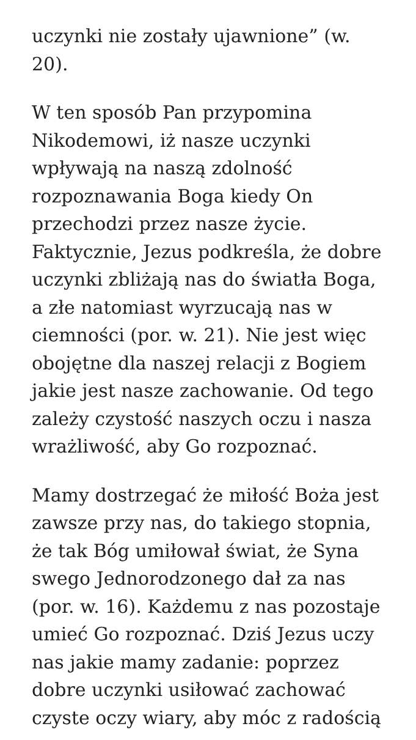uczynki nie zostały ujawnione” (w.
20).
W ten sposób Pan przypomina
Nikodemowi, iż nasze uczynki
wpływają na naszą zdolność
rozpoznawania Boga kiedy On
przechodzi przez nasze życie.
Faktycznie, Jezus podkreśla, że dobre
uczynki zbliżają nas do światła Boga,
a złe natomiast wyrzucają nas w
ciemności (por. w. 21). Nie jest więc
obojętne dla naszej relacji z Bogiem
jakie jest nasze zachowanie. Od tego
zależy czystość naszych oczu i nasza
wrażliwość, aby Go rozpoznać.
Mamy dostrzegać że miłość Boża jest
zawsze przy nas, do takiego stopnia,
że tak Bóg umiłował świat, że Syna
swego Jednorodzonego dał za nas
(por. w. 16). Każdemu z nas pozostaje
umieć Go rozpoznać. Dziś Jezus uczy
nas jakie mamy zadanie: poprzez
dobre uczynki usiłować zachować
czyste oczy wiary, aby móc z radością